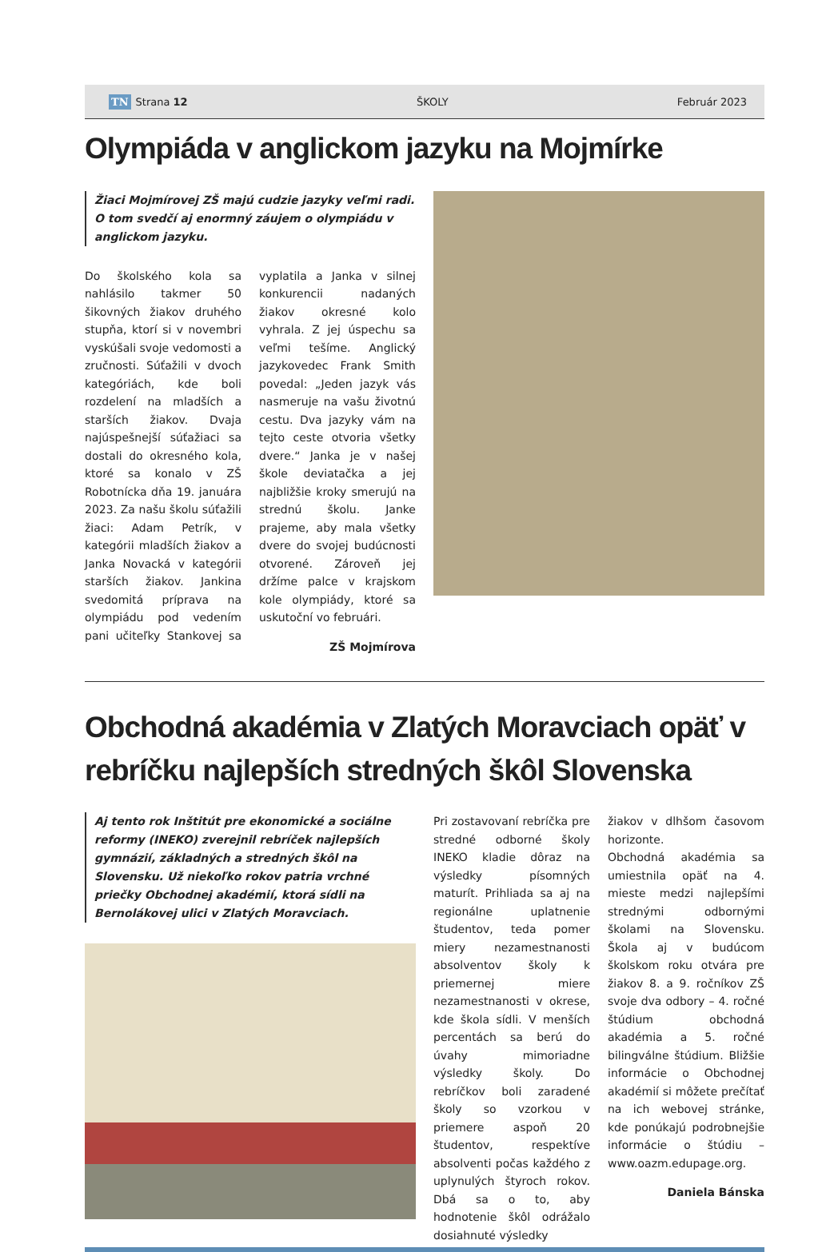TN Strana 12 ŠKOLY Február 2023
Olympiáda v anglickom jazyku na Mojmírke
Žiaci Mojmírovej ZŠ majú cudzie jazyky veľmi radi. O tom svedčí aj enormný záujem o olympiádu v anglickom jazyku.
Do školského kola sa nahlásilo takmer 50 šikovných žiakov druhého stupňa, ktorí si v novembri vyskúšali svoje vedomosti a zručnosti. Súťažili v dvoch kategóriách, kde boli rozdelení na mladších a starších žiakov. Dvaja najúspešnejší súťažiaci sa dostali do okresného kola, ktoré sa konalo v ZŠ Robotnícka dňa 19. januára 2023. Za našu školu súťažili žiaci: Adam Petrík, v kategórii mladších žiakov a Janka Novacká v kategórii starších žiakov. Jankina svedomitá príprava na olympiádu pod vedením pani učiteľky Stankovej sa vyplatila a Janka v silnej konkurencii nadaných žiakov okresné kolo vyhrala. Z jej úspechu sa veľmi tešíme. Anglický jazykovedec Frank Smith povedal: „Jeden jazyk vás nasmeruje na vašu životnú cestu. Dva jazyky vám na tejto ceste otvoria všetky dvere.“ Janka je v našej škole deviatačka a jej najbližšie kroky smerujú na strednú školu. Janke prajeme, aby mala všetky dvere do svojej budúcnosti otvorené. Zároveň jej držíme palce v krajskom kole olympiády, ktoré sa uskutoční vo februári.
ZŠ Mojmírova
Obchodná akadémia v Zlatých Moravciach opäť v rebríčku najlepších stredných škôl Slovenska
Aj tento rok Inštitút pre ekonomické a sociálne reformy (INEKO) zverejnil rebríček najlepších gymnázií, základných a stredných škôl na Slovensku. Už niekoľko rokov patria vrchné priečky Obchodnej akadémií, ktorá sídli na Bernolákovej ulici v Zlatých Moravciach.
Pri zostavovaní rebríčka pre stredné odborné školy INEKO kladie dôraz na výsledky písomných maturít. Prihliada sa aj na regionálne uplatnenie študentov, teda pomer miery nezamestnanosti absolventov školy k priemernej miere nezamestnanosti v okrese, kde škola sídli. V menších percentách sa berú do úvahy mimoriadne výsledky školy. Do rebríčkov boli zaradené školy so vzorkou v priemere aspoň 20 študentov, respektíve absolventi počas každého z uplynulých štyroch rokov. Dbá sa o to, aby hodnotenie škôl odrážalo dosiahnuté výsledky
žiakov v dlhšom časovom horizonte.
Obchodná akadémia sa umiestnila opäť na 4. mieste medzi najlepšími strednými odbornými školami na Slovensku. Škola aj v budúcom školskom roku otvára pre žiakov 8. a 9. ročníkov ZŠ svoje dva odbory – 4. ročné štúdium obchodná akadémia a 5. ročné bilingválne štúdium. Bližšie informácie o Obchodnej akadémií si môžete prečítať na ich webovej stránke, kde ponúkajú podrobnejšie informácie o štúdiu – www.oazm.edupage.org.
Daniela Bánska